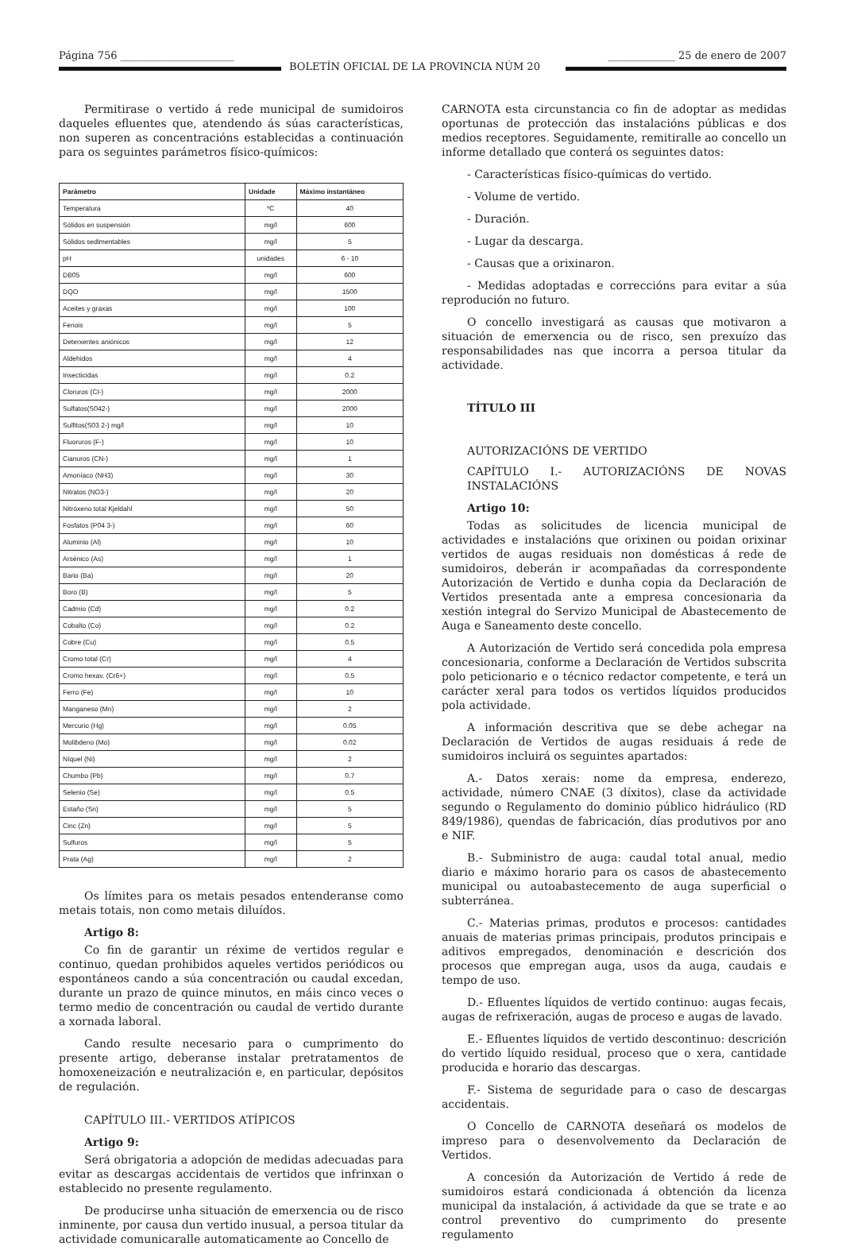Página 756 ______________________
BOLETÍN OFICIAL DE LA PROVINCIA NÚM 20
_____________ 25 de enero de 2007
Permitirase o vertido á rede municipal de sumidoiros daqueles efluentes que, atendendo ás súas características, non superen as concentracións establecidas a continuación para os seguintes parámetros físico-químicos:
| Parámetro | Unidade | Máximo instantáneo |
| --- | --- | --- |
| Temperatura | ºC | 40 |
| Sólidos en suspensión | mg/l | 600 |
| Sólidos sedimentables | mg/l | 5 |
| pH | unidades | 6 - 10 |
| DB05 | mg/l | 600 |
| DQO | mg/l | 1500 |
| Aceites y graxas | mg/l | 100 |
| Fenois | mg/l | 5 |
| Deterxentes aniónicos | mg/l | 12 |
| Aldehidos | mg/l | 4 |
| Insecticidas | mg/l | 0.2 |
| Cloruros (Cl-) | mg/l | 2000 |
| Sulfatos(S042-) | mg/l | 2000 |
| Sulfitos(S03 2-) mg/l | mg/l | 10 |
| Fluoruros (F-) | mg/l | 10 |
| Cianuros (CN-) | mg/l | 1 |
| Amoníaco (NH3) | mg/l | 30 |
| Nitratos (NO3-) | mg/l | 20 |
| Nitróxeno total Kjeldahl | mg/l | 50 |
| Fosfatos (P04 3-) | mg/l | 60 |
| Aluminio (Al) | mg/l | 10 |
| Arsénico (As) | mg/l | 1 |
| Bario (Ba) | mg/l | 20 |
| Boro (B) | mg/l | 5 |
| Cadmio (Cd) | mg/l | 0.2 |
| Cobalto (Co) | mg/l | 0.2 |
| Cobre (Cu) | mg/l | 0.5 |
| Cromo total (Cr) | mg/l | 4 |
| Cromo hexav. (Cr6+) | mg/l | 0.5 |
| Ferro (Fe) | mg/l | 10 |
| Manganeso (Mn) | mg/l | 2 |
| Mercurio (Hg) | mg/l | 0.05 |
| Molibdeno (Mo) | mg/l | 0.02 |
| Níquel (Ni) | mg/l | 2 |
| Chumbo (Pb) | mg/l | 0.7 |
| Selenio (Se) | mg/l | 0.5 |
| Estaño (Sn) | mg/l | 5 |
| Cinc (Zn) | mg/l | 5 |
| Sulfuros | mg/l | 5 |
| Prata (Ag) | mg/l | 2 |
Os límites para os metais pesados entenderanse como metais totais, non como metais diluídos.
Artigo 8:
Co fin de garantir un réxime de vertidos regular e continuo, quedan prohibidos aqueles vertidos periódicos ou espontáneos cando a súa concentración ou caudal excedan, durante un prazo de quince minutos, en máis cinco veces o termo medio de concentración ou caudal de vertido durante a xornada laboral.
Cando resulte necesario para o cumprimento do presente artigo, deberanse instalar pretratamentos de homoxeneización e neutralización e, en particular, depósitos de regulación.
CAPÍTULO III.- VERTIDOS ATÍPICOS
Artigo 9:
Será obrigatoria a adopción de medidas adecuadas para evitar as descargas accidentais de vertidos que infrinxan o establecido no presente regulamento.
De producirse unha situación de emerxencia ou de risco inminente, por causa dun vertido inusual, a persoa titular da actividade comunicaralle automaticamente ao Concello de
CARNOTA esta circunstancia co fin de adoptar as medidas oportunas de protección das instalacións públicas e dos medios receptores. Seguidamente, remitiralle ao concello un informe detallado que conterá os seguintes datos:
- Características físico-químicas do vertido.
- Volume de vertido.
- Duración.
- Lugar da descarga.
- Causas que a orixinaron.
- Medidas adoptadas e correccións para evitar a súa reprodución no futuro.
O concello investigará as causas que motivaron a situación de emerxencia ou de risco, sen prexuízo das responsabilidades nas que incorra a persoa titular da actividade.
TÍTULO III
AUTORIZACIÓNS DE VERTIDO
CAPÍTULO I.- AUTORIZACIÓNS DE NOVAS INSTALACIÓNS
Artigo 10:
Todas as solicitudes de licencia municipal de actividades e instalacións que orixinen ou poidan orixinar vertidos de augas residuais non domésticas á rede de sumidoiros, deberán ir acompañadas da correspondente Autorización de Vertido e dunha copia da Declaración de Vertidos presentada ante a empresa concesionaria da xestión integral do Servizo Municipal de Abastecemento de Auga e Saneamento deste concello.
A Autorización de Vertido será concedida pola empresa concesionaria, conforme a Declaración de Vertidos subscrita polo peticionario e o técnico redactor competente, e terá un carácter xeral para todos os vertidos líquidos producidos pola actividade.
A información descritiva que se debe achegar na Declaración de Vertidos de augas residuais á rede de sumidoiros incluirá os seguintes apartados:
A.- Datos xerais: nome da empresa, enderezo, actividade, número CNAE (3 díxitos), clase da actividade segundo o Regulamento do dominio público hidráulico (RD 849/1986), quendas de fabricación, días produtivos por ano e NIF.
B.- Subministro de auga: caudal total anual, medio diario e máximo horario para os casos de abastecemento municipal ou autoabastecemento de auga superficial o subterránea.
C.- Materias primas, produtos e procesos: cantidades anuais de materias primas principais, produtos principais e aditivos empregados, denominación e descrición dos procesos que empregan auga, usos da auga, caudais e tempo de uso.
D.- Efluentes líquidos de vertido continuo: augas fecais, augas de refrixeración, augas de proceso e augas de lavado.
E.- Efluentes líquidos de vertido descontinuo: descrición do vertido líquido residual, proceso que o xera, cantidade producida e horario das descargas.
F.- Sistema de seguridade para o caso de descargas accidentais.
O Concello de CARNOTA deseñará os modelos de impreso para o desenvolvemento da Declaración de Vertidos.
A concesión da Autorización de Vertido á rede de sumidoiros estará condicionada á obtención da licenza municipal da instalación, á actividade da que se trate e ao control preventivo do cumprimento do presente regulamento